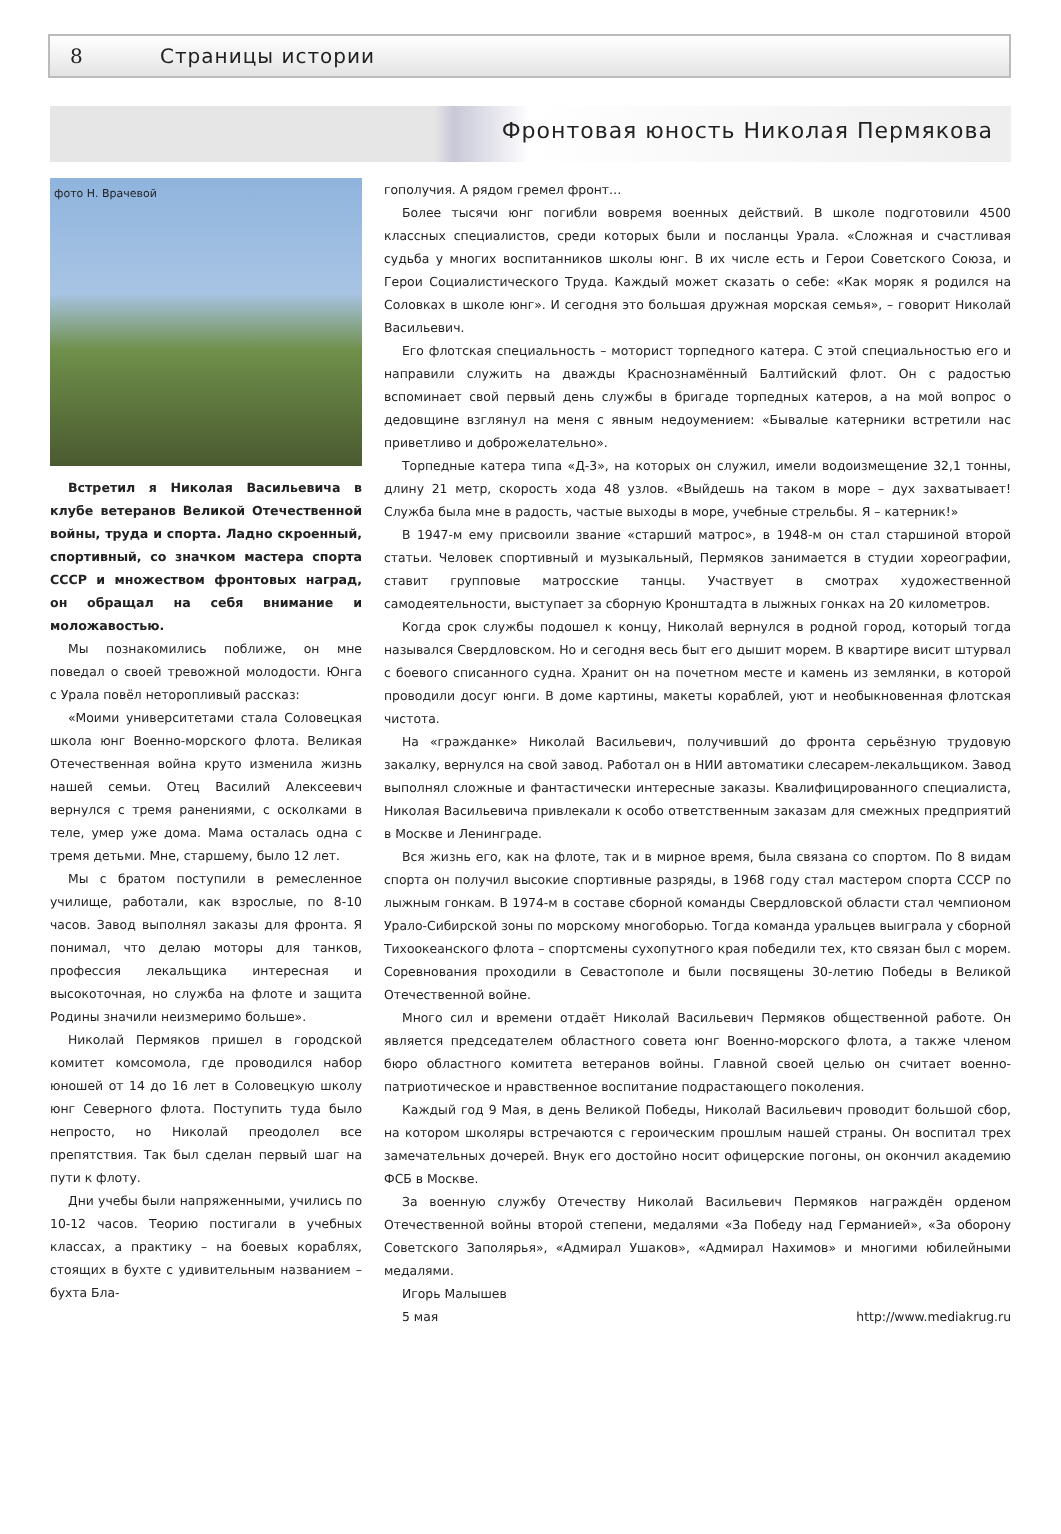8 Страницы истории
Фронтовая юность Николая Пермякова
фото Н. Врачевой
Встретил я Николая Васильевича в клубе ветеранов Великой Отечественной войны, труда и спорта. Ладно скроенный, спортивный, со значком мастера спорта СССР и множеством фронтовых наград, он обращал на себя внимание и моложавостью.
Мы познакомились поближе, он мне поведал о своей тревожной молодости. Юнга с Урала повёл неторопливый рассказ:
«Моими университетами стала Соловецкая школа юнг Военно-морского флота. Великая Отечественная война круто изменила жизнь нашей семьи. Отец Василий Алексеевич вернулся с тремя ранениями, с осколками в теле, умер уже дома. Мама осталась одна с тремя детьми. Мне, старшему, было 12 лет.
Мы с братом поступили в ремесленное училище, работали, как взрослые, по 8-10 часов. Завод выполнял заказы для фронта. Я понимал, что делаю моторы для танков, профессия лекальщика интересная и высокоточная, но служба на флоте и защита Родины значили неизмеримо больше».
Николай Пермяков пришел в городской комитет комсомола, где проводился набор юношей от 14 до 16 лет в Соловецкую школу юнг Северного флота. Поступить туда было непросто, но Николай преодолел все препятствия. Так был сделан первый шаг на пути к флоту.
Дни учебы были напряженными, учились по 10-12 часов. Теорию постигали в учебных классах, а практику – на боевых кораблях, стоящих в бухте с удивительным названием – бухта Бла-
гополучия. А рядом гремел фронт…
Более тысячи юнг погибли вовремя военных действий. В школе подготовили 4500 классных специалистов, среди которых были и посланцы Урала. «Сложная и счастливая судьба у многих воспитанников школы юнг. В их числе есть и Герои Советского Союза, и Герои Социалистического Труда. Каждый может сказать о себе: «Как моряк я родился на Соловках в школе юнг». И сегодня это большая дружная морская семья», – говорит Николай Васильевич.
Его флотская специальность – моторист торпедного катера. С этой специальностью его и направили служить на дважды Краснознамённый Балтийский флот. Он с радостью вспоминает свой первый день службы в бригаде торпедных катеров, а на мой вопрос о дедовщине взглянул на меня с явным недоумением: «Бывалые катерники встретили нас приветливо и доброжелательно».
Торпедные катера типа «Д-3», на которых он служил, имели водоизмещение 32,1 тонны, длину 21 метр, скорость хода 48 узлов. «Выйдешь на таком в море – дух захватывает! Служба была мне в радость, частые выходы в море, учебные стрельбы. Я – катерник!»
В 1947-м ему присвоили звание «старший матрос», в 1948-м он стал старшиной второй статьи. Человек спортивный и музыкальный, Пермяков занимается в студии хореографии, ставит групповые матросские танцы. Участвует в смотрах художественной самодеятельности, выступает за сборную Кронштадта в лыжных гонках на 20 километров.
Когда срок службы подошел к концу, Николай вернулся в родной город, который тогда назывался Свердловском. Но и сегодня весь быт его дышит морем. В квартире висит штурвал с боевого списанного судна. Хранит он на почетном месте и камень из землянки, в которой проводили досуг юнги. В доме картины, макеты кораблей, уют и необыкновенная флотская чистота.
На «гражданке» Николай Васильевич, получивший до фронта серьёзную трудовую закалку, вернулся на свой завод. Работал он в НИИ автоматики слесарем-лекальщиком. Завод выполнял сложные и фантастически интересные заказы. Квалифицированного специалиста, Николая Васильевича привлекали к особо ответственным заказам для смежных предприятий в Москве и Ленинграде.
Вся жизнь его, как на флоте, так и в мирное время, была связана со спортом. По 8 видам спорта он получил высокие спортивные разряды, в 1968 году стал мастером спорта СССР по лыжным гонкам. В 1974-м в составе сборной команды Свердловской области стал чемпионом Урало-Сибирской зоны по морскому многоборью. Тогда команда уральцев выиграла у сборной Тихоокеанского флота – спортсмены сухопутного края победили тех, кто связан был с морем. Соревнования проходили в Севастополе и были посвящены 30-летию Победы в Великой Отечественной войне.
Много сил и времени отдаёт Николай Васильевич Пермяков общественной работе. Он является председателем областного совета юнг Военно-морского флота, а также членом бюро областного комитета ветеранов войны. Главной своей целью он считает военно-патриотическое и нравственное воспитание подрастающего поколения.
Каждый год 9 Мая, в день Великой Победы, Николай Васильевич проводит большой сбор, на котором школяры встречаются с героическим прошлым нашей страны. Он воспитал трех замечательных дочерей. Внук его достойно носит офицерские погоны, он окончил академию ФСБ в Москве.
За военную службу Отечеству Николай Васильевич Пермяков награждён орденом Отечественной войны второй степени, медалями «За Победу над Германией», «За оборону Советского Заполярья», «Адмирал Ушаков», «Адмирал Нахимов» и многими юбилейными медалями.
Игорь Малышев
5 мая http://www.mediakrug.ru